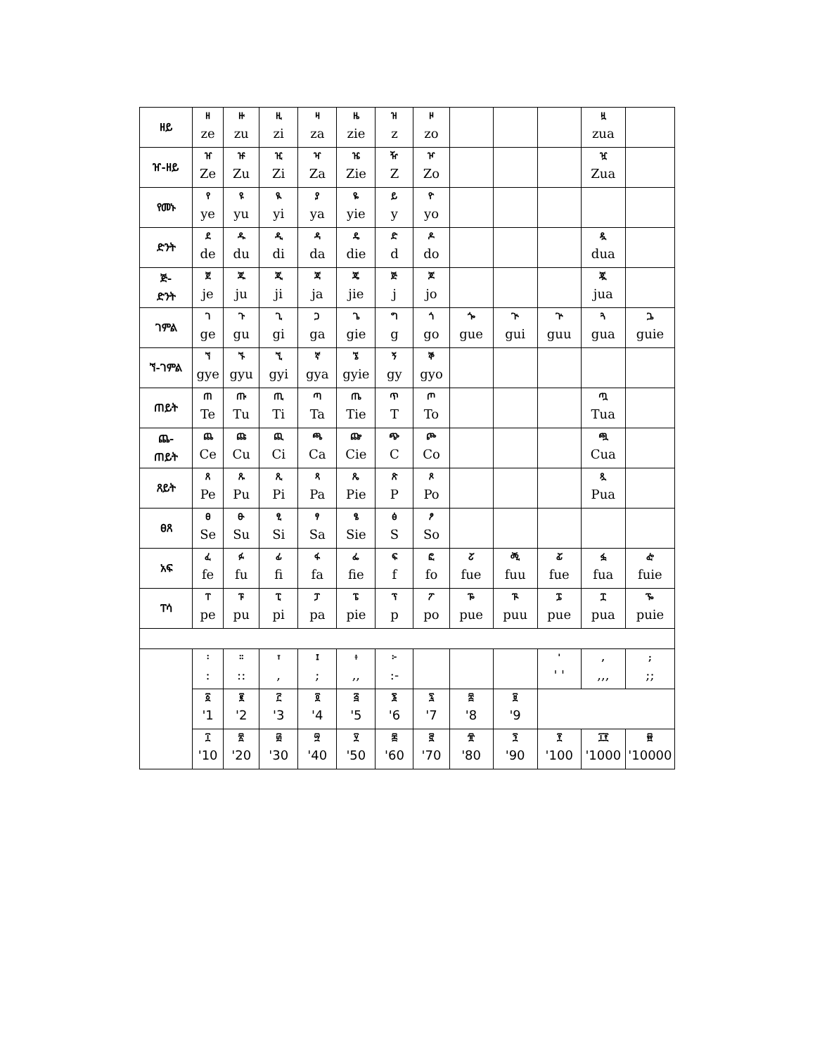| ዘይ | ዘ ze | ዙ zu | ዚ zi | ዛ za | ዜ zie | ዝ z | ዞ zo | | | | ዟ zua | |
| ዠ-ዘይ | ዠ Ze | ዡ Zu | ዢ Zi | ዣ Za | ዤ Zie | ዥ Z | ዦ Zo | | | | ዧ Zua | |
| የመኑ | የ ye | ዩ yu | ዪ yi | ያ ya | ዬ yie | ይ y | ዮ yo | | | | | |
| ድንት | ደ de | ዱ du | ዲ di | ዳ da | ዴ die | ድ d | ዶ do | | | | ዷ dua | |
| ጅ- ድንት | ጀ je | ጁ ju | ጂ ji | ጃ ja | ጄ jie | ጅ j | ጆ jo | | | | ጇ jua | |
| ገምል | ገ ge | ጉ gu | ጊ gi | ጋ ga | ጌ gie | ግ g | ጎ go | ጐ gue | ጒ gui | ጕ guu | ጓ gua | ጔ guie |
| ኘ-ገምል | ኘ gye | ኙ gyu | ኚ gyi | ኛ gya | ኜ gyie | ኝ gy | ኞ gyo | | | | | |
| ጠይት | ጠ Te | ጡ Tu | ጢ Ti | ጣ Ta | ጤ Tie | ጥ T | ጦ To | | | | ጧ Tua | |
| ጨ- ጠይት | ጨ Ce | ጩ Cu | ጪ Ci | ጫ Ca | ጬ Cie | ጭ C | ጮ Co | | | | ጯ Cua | |
| ጸይት | ጸ Pe | ጹ Pu | ጺ Pi | ጻ Pa | ጼ Pie | ጽ P | ጾ Po | | | | ጿ Pua | |
| ፀጸ | ፀ Se | ፁ Su | ፂ Si | ፃ Sa | ፄ Sie | ፅ S | ፆ So | | | | | |
| አፍ | ፈ fe | ፉ fu | ፊ fi | ፋ fa | ፌ fie | ፍ f | ፎ fo | ፘ fue | ፙ fuu | ፚ fue | ፏ fua | ᎈ fuie |
| ፐሳ | ፐ pe | ፑ pu | ፒ pi | ፓ pa | ፔ pie | ፕ p | ፖ po | ᎌ pue | ᎍ puu | ᎎ pue | ፗ pua | ᎏ puie |
| | ፡ : | ። :: | ፣ , | ፤ ; | ፥ ,, | ፦ :- | | | | ' ' ' | , ,,, | ; ;; |
| | ፩ '1 | ፪ '2 | ፫ '3 | ፬ '4 | ፭ '5 | ፮ '6 | ፯ '7 | ፰ '8 | ፱ '9 | | | |
| | ፲ '10 | ፳ '20 | ፴ '30 | ፵ '40 | ፶ '50 | ፷ '60 | ፸ '70 | ፹ '80 | ፺ '90 | ፻ '100 | ፲፻ '1000 | ፼ '10000 |